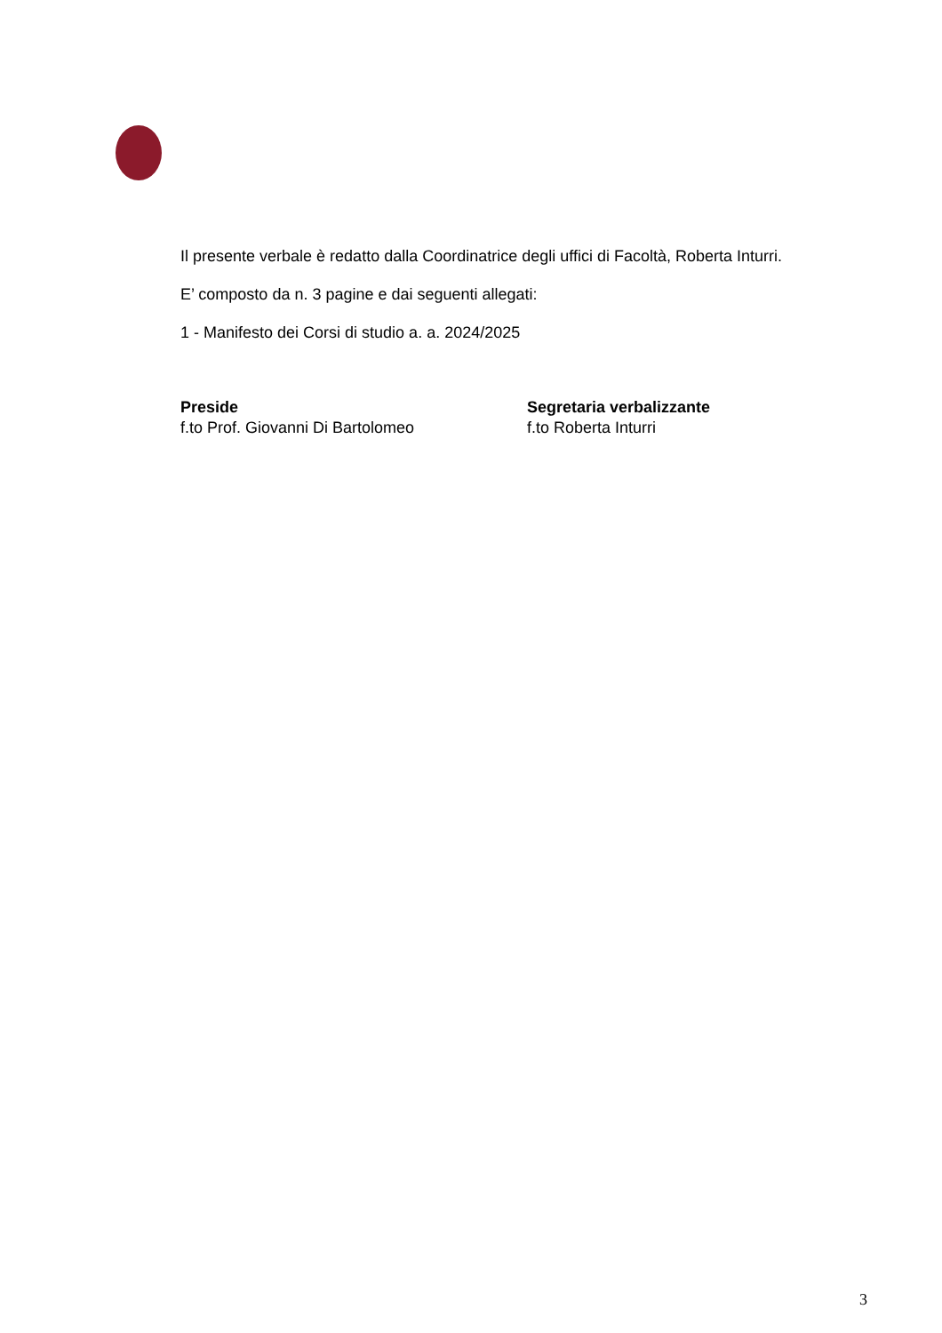Il presente verbale è redatto dalla Coordinatrice degli uffici di Facoltà, Roberta Inturri.
E’ composto da n. 3 pagine e dai seguenti allegati:
1 - Manifesto dei Corsi di studio a. a. 2024/2025
Preside
f.to Prof. Giovanni Di Bartolomeo
Segretaria verbalizzante
f.to Roberta Inturri
3